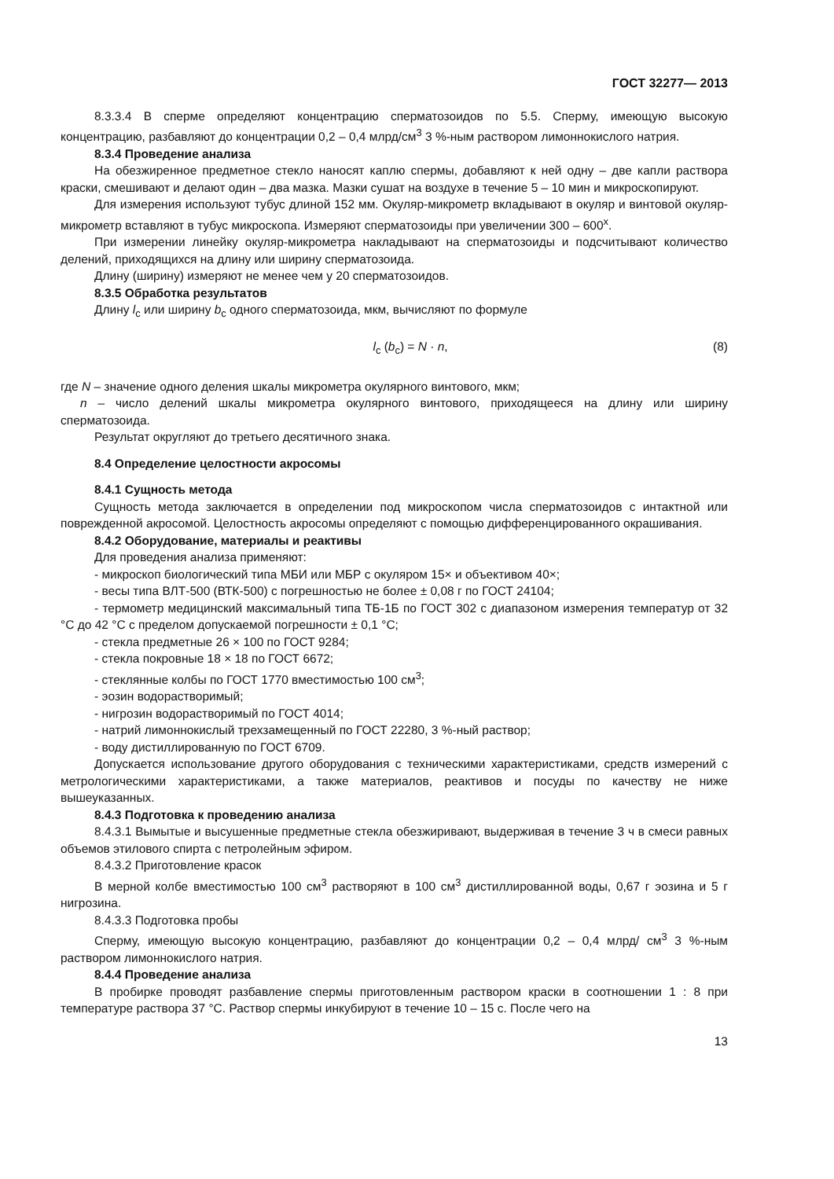ГОСТ 32277— 2013
8.3.3.4 В сперме определяют концентрацию сперматозоидов по 5.5. Сперму, имеющую высокую концентрацию, разбавляют до концентрации 0,2 – 0,4 млрд/см<sup>3</sup> 3 %-ным раствором лимоннокислого натрия.
8.3.4 Проведение анализа
На обезжиренное предметное стекло наносят каплю спермы, добавляют к ней одну – две капли раствора краски, смешивают и делают один – два мазка. Мазки сушат на воздухе в течение 5 – 10 мин и микроскопируют.
Для измерения используют тубус длиной 152 мм. Окуляр-микрометр вкладывают в окуляр и винтовой окуляр-микрометр вставляют в тубус микроскопа. Измеряют сперматозоиды при увеличении 300 – 600<sup>x</sup>.
При измерении линейку окуляр-микрометра накладывают на сперматозоиды и подсчитывают количество делений, приходящихся на длину или ширину сперматозоида.
Длину (ширину) измеряют не менее чем у 20 сперматозоидов.
8.3.5 Обработка результатов
Длину l<sub>c</sub> или ширину b<sub>c</sub> одного сперматозоида, мкм, вычисляют по формуле
l<sub>c</sub> (b<sub>c</sub>) = N · n, (8)
где N – значение одного деления шкалы микрометра окулярного винтового, мкм;
n – число делений шкалы микрометра окулярного винтового, приходящееся на длину или ширину сперматозоида.
Результат округляют до третьего десятичного знака.
8.4 Определение целостности акросомы
8.4.1 Сущность метода
Сущность метода заключается в определении под микроскопом числа сперматозоидов с интактной или поврежденной акросомой. Целостность акросомы определяют с помощью дифференцированного окрашивания.
8.4.2 Оборудование, материалы и реактивы
Для проведения анализа применяют:
- микроскоп биологический типа МБИ или МБР с окуляром 15× и объективом 40×;
- весы типа ВЛТ-500 (ВТК-500) с погрешностью не более ± 0,08 г по ГОСТ 24104;
- термометр медицинский максимальный типа ТБ-1Б по ГОСТ 302 с диапазоном измерения температур от 32 °С до 42 °С с пределом допускаемой погрешности ± 0,1 °С;
- стекла предметные 26 × 100 по ГОСТ 9284;
- стекла покровные 18 × 18 по ГОСТ 6672;
- стеклянные колбы по ГОСТ 1770 вместимостью 100 см<sup>3</sup>;
- эозин водорастворимый;
- нигрозин водорастворимый по ГОСТ 4014;
- натрий лимоннокислый трехзамещенный по ГОСТ 22280, 3 %-ный раствор;
- воду дистиллированную по ГОСТ 6709.
Допускается использование другого оборудования с техническими характеристиками, средств измерений с метрологическими характеристиками, а также материалов, реактивов и посуды по качеству не ниже вышеуказанных.
8.4.3 Подготовка к проведению анализа
8.4.3.1 Вымытые и высушенные предметные стекла обезжиривают, выдерживая в течение 3 ч в смеси равных объемов этилового спирта с петролейным эфиром.
8.4.3.2 Приготовление красок
В мерной колбе вместимостью 100 см<sup>3</sup> растворяют в 100 см<sup>3</sup> дистиллированной воды, 0,67 г эозина и 5 г нигрозина.
8.4.3.3 Подготовка пробы
Сперму, имеющую высокую концентрацию, разбавляют до концентрации 0,2 – 0,4 млрд/ см<sup>3</sup> 3 %-ным раствором лимоннокислого натрия.
8.4.4 Проведение анализа
В пробирке проводят разбавление спермы приготовленным раствором краски в соотношении 1 : 8 при температуре раствора 37 °С. Раствор спермы инкубируют в течение 10 – 15 с. После чего на
13